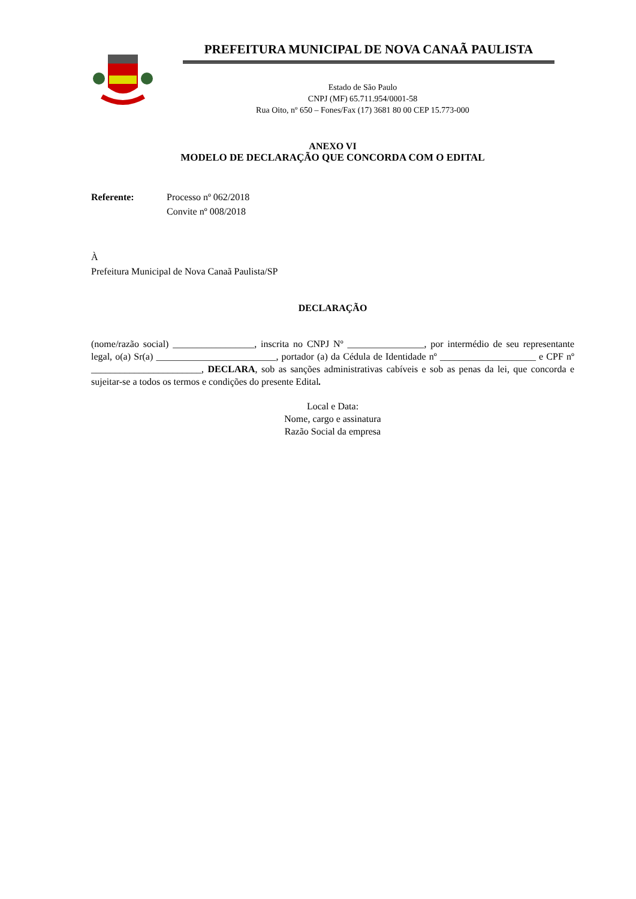PREFEITURA MUNICIPAL DE NOVA CANAÃ PAULISTA
Estado de São Paulo
CNPJ (MF) 65.711.954/0001-58
Rua Oito, nº 650 – Fones/Fax (17) 3681 80 00 CEP 15.773-000
ANEXO VI
MODELO DE DECLARAÇÃO QUE CONCORDA COM O EDITAL
Referente: Processo nº 062/2018
Convite nº 008/2018
À
Prefeitura Municipal de Nova Canaã Paulista/SP
DECLARAÇÃO
(nome/razão social) _________________, inscrita no CNPJ Nº ________________, por intermédio de seu representante legal, o(a) Sr(a) _________________________, portador (a) da Cédula de Identidade nº ____________________ e CPF nº _______________________, DECLARA, sob as sanções administrativas cabíveis e sob as penas da lei, que concorda e sujeitar-se a todos os termos e condições do presente Edital.
Local e Data:
Nome, cargo e assinatura
Razão Social da empresa